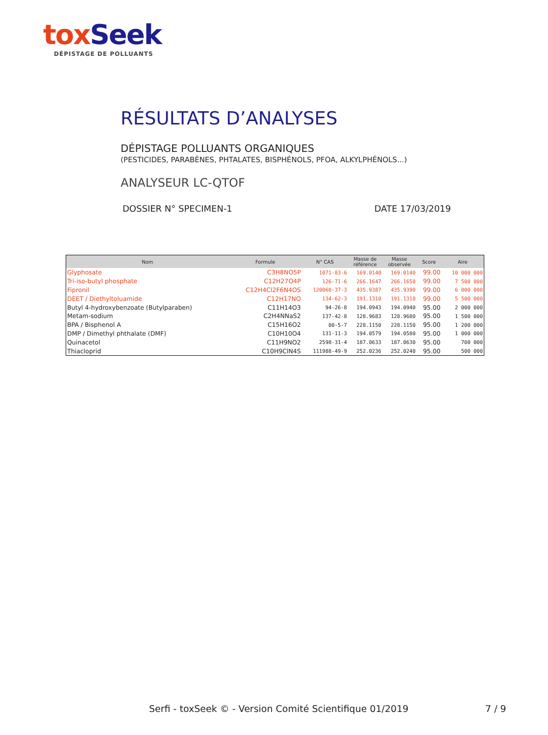tox Seek
DÉPISTAGE DE POLLUANTS
RÉSULTATS D’ANALYSES
DÉPISTAGE POLLUANTS ORGANIQUES
(PESTICIDES, PARABÈNES, PHTALATES, BISPHÉNOLS, PFOA, ALKYLPHÉNOLS...)
ANALYSEUR LC-QTOF
DOSSIER N° SPECIMEN-1 DATE 17/03/2019
| Nom | Formule | N° CAS | Masse de référence | Masse observée | Score | Aire |
| --- | --- | --- | --- | --- | --- | --- |
| Glyphosate | C3H8NO5P | 1071-83-6 | 169.0140 | 169.0140 | 99.00 | 10 000 000 |
| Tri-iso-butyl phosphate | C12H27O4P | 126-71-6 | 266.1647 | 266.1650 | 99.00 | 7 500 000 |
| Fipronil | C12H4Cl2F6N4OS | 120068-37-3 | 435.9387 | 435.9390 | 99.00 | 6 000 000 |
| DEET / Diethyltoluamide | C12H17NO | 134-62-3 | 191.1310 | 191.1310 | 99.00 | 5 500 000 |
| Butyl 4-hydroxybenzoate (Butylparaben) | C11H14O3 | 94-26-8 | 194.0943 | 194.0940 | 95.00 | 2 000 000 |
| Metam-sodium | C2H4NNaS2 | 137-42-8 | 128.9683 | 128.9680 | 95.00 | 1 500 000 |
| BPA / Bisphenol A | C15H16O2 | 80-5-7 | 228.1150 | 228.1150 | 95.00 | 1 200 000 |
| DMP / Dimethyl phthalate (DMF) | C10H10O4 | 131-11-3 | 194.0579 | 194.0580 | 95.00 | 1 000 000 |
| Quinacetol | C11H9NO2 | 2598-31-4 | 187.0633 | 187.0630 | 95.00 | 700 000 |
| Thiacloprid | C10H9ClN4S | 111988-49-9 | 252.0236 | 252.0240 | 95.00 | 500 000 |
Serfi - toxSeek © - Version Comité Scientifique 01/2019
7 / 9